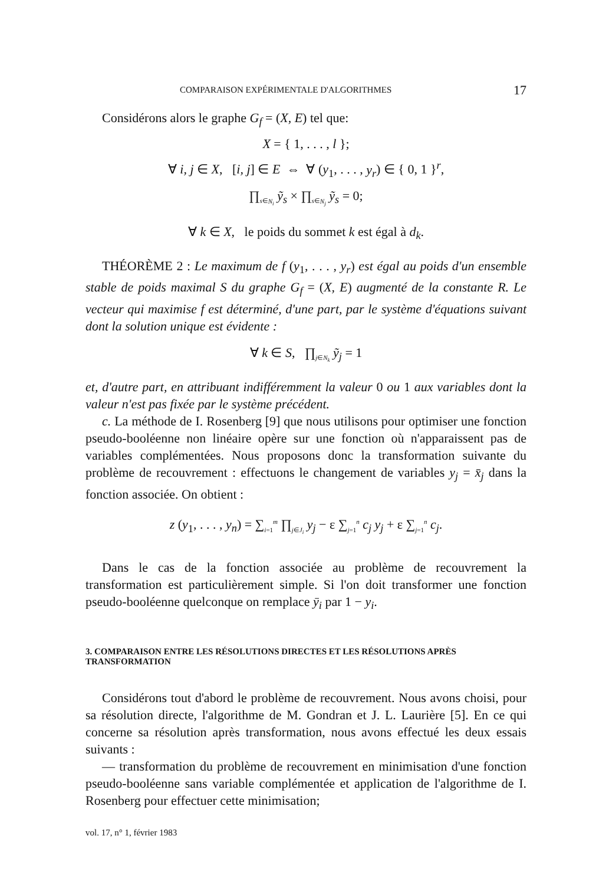COMPARAISON EXPÉRIMENTALE D'ALGORITHMES 17
Considérons alors le graphe G<sub>f</sub> = (X, E) tel que:
X = { 1, . . . , l };
∀ i, j ∈ X, [i, j] ∈ E ⇔ ∀ (y<sub>1</sub>, . . . , y<sub>r</sub>) ∈ { 0, 1 }<sup>r</sup>,
∏<sub>s∈N<sub>i</sub></sub> ỹ<sub>s</sub> × ∏<sub>s∈N<sub>j</sub></sub> ỹ<sub>s</sub> = 0;
∀ k ∈ X, le poids du sommet k est égal à d<sub>k</sub>.
THÉORÈME 2 : Le maximum de f (y<sub>1</sub>, . . . , y<sub>r</sub>) est égal au poids d'un ensemble stable de poids maximal S du graphe G<sub>f</sub> = (X, E) augmenté de la constante R. Le vecteur qui maximise f est déterminé, d'une part, par le système d'équations suivant dont la solution unique est évidente :
∀ k ∈ S, ∏<sub>j∈N<sub>k</sub></sub> ỹ<sub>j</sub> = 1
et, d'autre part, en attribuant indifféremment la valeur 0 ou 1 aux variables dont la valeur n'est pas fixée par le système précédent.
c. La méthode de I. Rosenberg [9] que nous utilisons pour optimiser une fonction pseudo-booléenne non linéaire opère sur une fonction où n'apparaissent pas de variables complémentées. Nous proposons donc la transformation suivante du problème de recouvrement : effectuons le changement de variables y<sub>j</sub> = x̄<sub>j</sub> dans la fonction associée. On obtient :
z (y<sub>1</sub>, . . . , y<sub>n</sub>) = ∑<sub>i=1</sub><sup>m</sup> ∏<sub>j∈J<sub>i</sub></sub> y<sub>j</sub> − ε ∑<sub>j=1</sub><sup>n</sup> c<sub>j</sub> y<sub>j</sub> + ε ∑<sub>j=1</sub><sup>n</sup> c<sub>j</sub>.
Dans le cas de la fonction associée au problème de recouvrement la transformation est particulièrement simple. Si l'on doit transformer une fonction pseudo-booléenne quelconque on remplace ȳ<sub>i</sub> par 1 − y<sub>i</sub>.
3. COMPARAISON ENTRE LES RÉSOLUTIONS DIRECTES ET LES RÉSOLUTIONS APRÈS TRANSFORMATION
Considérons tout d'abord le problème de recouvrement. Nous avons choisi, pour sa résolution directe, l'algorithme de M. Gondran et J. L. Laurière [5]. En ce qui concerne sa résolution après transformation, nous avons effectué les deux essais suivants :
— transformation du problème de recouvrement en minimisation d'une fonction pseudo-booléenne sans variable complémentée et application de l'algorithme de I. Rosenberg pour effectuer cette minimisation;
vol. 17, n° 1, février 1983